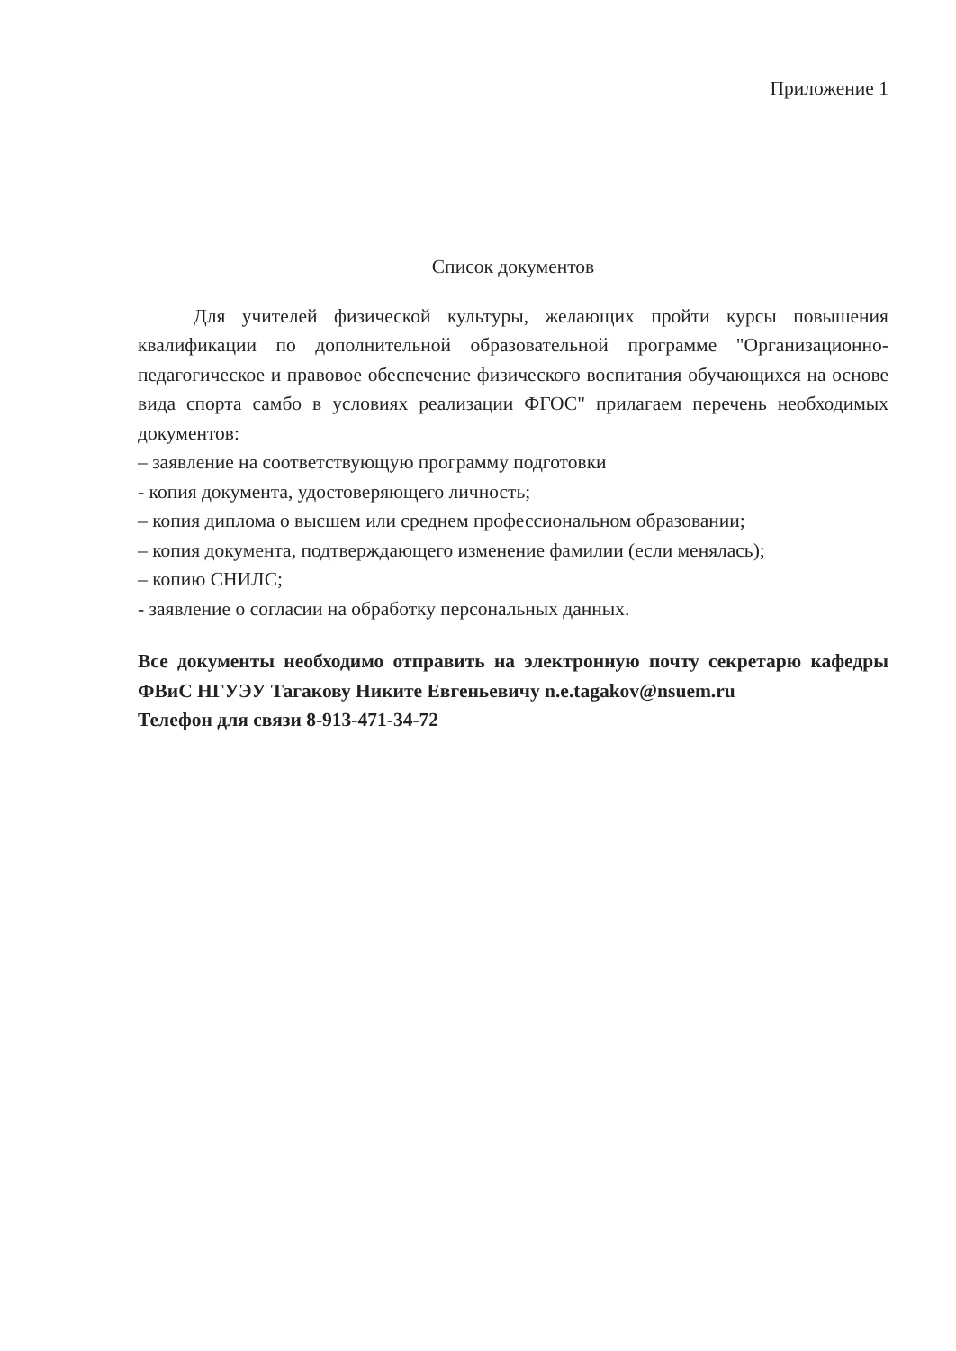Приложение 1
Список документов
Для учителей физической культуры, желающих пройти курсы повышения квалификации по дополнительной образовательной программе "Организационно-педагогическое и правовое обеспечение физического воспитания обучающихся на основе вида спорта самбо в условиях реализации ФГОС" прилагаем перечень необходимых документов:
– заявление на соответствующую программу подготовки
- копия документа, удостоверяющего личность;
– копия диплома о высшем или среднем профессиональном образовании;
– копия документа, подтверждающего изменение фамилии (если менялась);
– копию СНИЛС;
- заявление о согласии на обработку персональных данных.
Все документы необходимо отправить на электронную почту секретарю кафедры ФВиС НГУЭУ Тагакову Никите Евгеньевичу n.e.tagakov@nsuem.ru
Телефон для связи 8-913-471-34-72